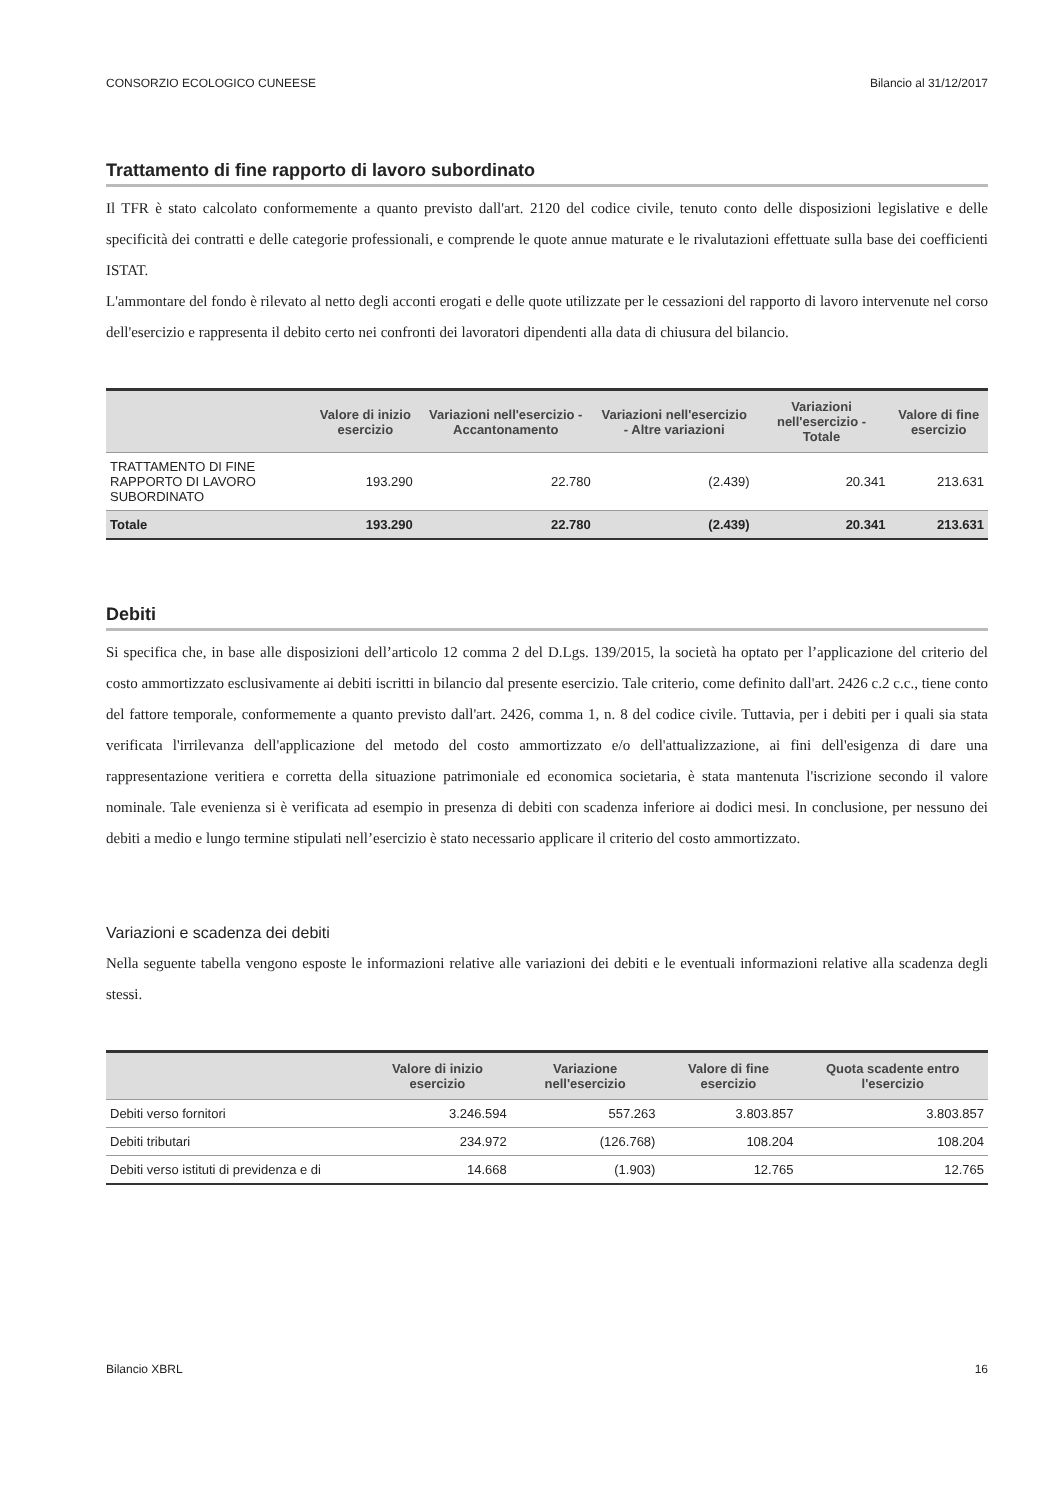CONSORZIO ECOLOGICO CUNEESE Bilancio al 31/12/2017
Trattamento di fine rapporto di lavoro subordinato
Il TFR è stato calcolato conformemente a quanto previsto dall'art. 2120 del codice civile, tenuto conto delle disposizioni legislative e delle specificità dei contratti e delle categorie professionali, e comprende le quote annue maturate e le rivalutazioni effettuate sulla base dei coefficienti ISTAT.
L'ammontare del fondo è rilevato al netto degli acconti erogati e delle quote utilizzate per le cessazioni del rapporto di lavoro intervenute nel corso dell'esercizio e rappresenta il debito certo nei confronti dei lavoratori dipendenti alla data di chiusura del bilancio.
| | Valore di inizio esercizio | Variazioni nell'esercizio - Accantonamento | Variazioni nell'esercizio - Altre variazioni | Variazioni nell'esercizio - Totale | Valore di fine esercizio |
| --- | --- | --- | --- | --- | --- |
| TRATTAMENTO DI FINE RAPPORTO DI LAVORO SUBORDINATO | 193.290 | 22.780 | (2.439) | 20.341 | 213.631 |
| Totale | 193.290 | 22.780 | (2.439) | 20.341 | 213.631 |
Debiti
Si specifica che, in base alle disposizioni dell’articolo 12 comma 2 del D.Lgs. 139/2015, la società ha optato per l’applicazione del criterio del costo ammortizzato esclusivamente ai debiti iscritti in bilancio dal presente esercizio. Tale criterio, come definito dall'art. 2426 c.2 c.c., tiene conto del fattore temporale, conformemente a quanto previsto dall'art. 2426, comma 1, n. 8 del codice civile. Tuttavia, per i debiti per i quali sia stata verificata l'irrilevanza dell'applicazione del metodo del costo ammortizzato e/o dell'attualizzazione, ai fini dell'esigenza di dare una rappresentazione veritiera e corretta della situazione patrimoniale ed economica societaria, è stata mantenuta l'iscrizione secondo il valore nominale. Tale evenienza si è verificata ad esempio in presenza di debiti con scadenza inferiore ai dodici mesi. In conclusione, per nessuno dei debiti a medio e lungo termine stipulati nell’esercizio è stato necessario applicare il criterio del costo ammortizzato.
Variazioni e scadenza dei debiti
Nella seguente tabella vengono esposte le informazioni relative alle variazioni dei debiti e le eventuali informazioni relative alla scadenza degli stessi.
| | Valore di inizio esercizio | Variazione nell'esercizio | Valore di fine esercizio | Quota scadente entro l'esercizio |
| --- | --- | --- | --- | --- |
| Debiti verso fornitori | 3.246.594 | 557.263 | 3.803.857 | 3.803.857 |
| Debiti tributari | 234.972 | (126.768) | 108.204 | 108.204 |
| Debiti verso istituti di previdenza e di | 14.668 | (1.903) | 12.765 | 12.765 |
Bilancio XBRL 16